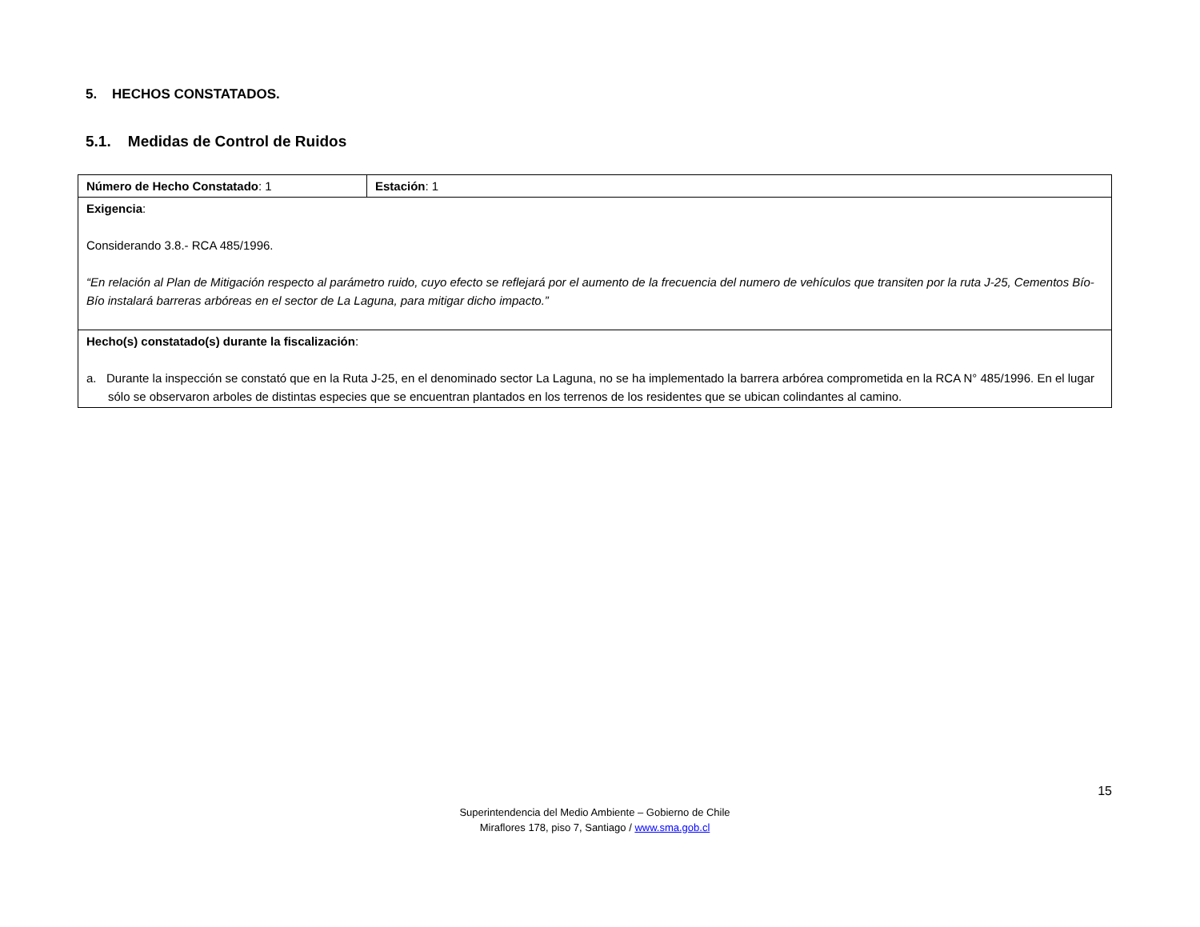5. HECHOS CONSTATADOS.
5.1. Medidas de Control de Ruidos
| Número de Hecho Constatado : 1 | Estación : 1 |
| Exigencia : Considerando 3.8.- RCA 485/1996. “En relación al Plan de Mitigación respecto al parámetro ruido, cuyo efecto se reflejará por el aumento de la frecuencia del numero de vehículos que transiten por la ruta J-25, Cementos Bío-Bío instalará barreras arbóreas en el sector de La Laguna, para mitigar dicho impacto.” | |
| Hecho(s) constatado(s) durante la fiscalización : a. Durante la inspección se constató que en la Ruta J-25, en el denominado sector La Laguna, no se ha implementado la barrera arbórea comprometida en la RCA N° 485/1996. En el lugar sólo se observaron arboles de distintas especies que se encuentran plantados en los terrenos de los residentes que se ubican colindantes al camino. | |
15
Superintendencia del Medio Ambiente – Gobierno de Chile
Miraflores 178, piso 7, Santiago / www.sma.gob.cl